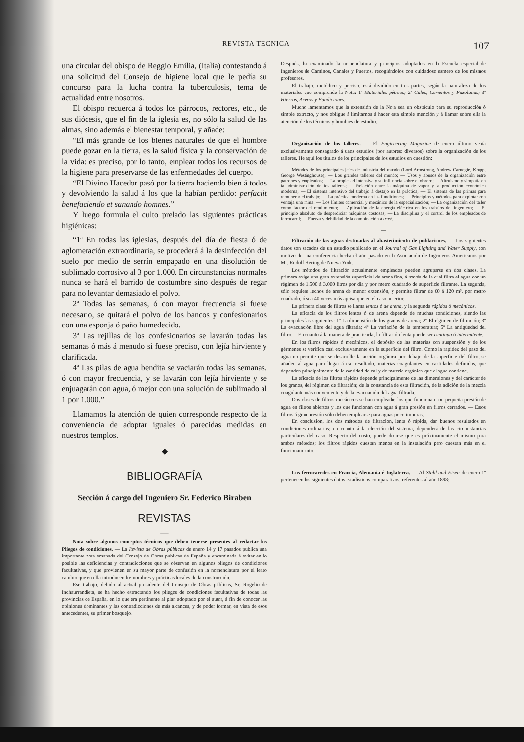REVISTA TECNICA 107
una circular del obispo de Reggio Emilia, (Italia) contestando á una solicitud del Consejo de higiene local que le pedía su concurso para la lucha contra la tuberculosis, tema de actualídad entre nosotros.
El obispo recuerda á todos los párrocos, rectores, etc., de sus diócesis, que el fin de la iglesia es, no sólo la salud de las almas, sino además el bienestar temporal, y añade:
“El más grande de los bienes naturales de que el hombre puede gozar en la tierra, es la salud física y la conservación de la vida: es preciso, por lo tanto, emplear todos los recursos de la higiene para preservarse de las enfermedades del cuerpo.
“El Divino Hacedor pasó por la tierra haciendo bien á todos y devolviendo la salud á los que la habían perdido: perfaciit benefaciendo et sanando homnes.”
Y luego formula el culto prelado las siguientes prácticas higiénicas:
“1ª En todas las iglesias, después del día de fiesta ó de aglomeración extraordinaria, se procederá á la desinfección del suelo por medio de serrín empapado en una disolución de sublimado corrosivo al 3 por 1.000. En circunstancias normales nunca se hará el barrido de costumbre sino después de regar para no levantar demasiado el polvo.
2ª Todas las semanas, ó con mayor frecuencia si fuese necesario, se quitará el polvo de los bancos y confesionarios con una esponja ó paño humedecido.
3ª Las rejillas de los confesionarios se lavarán todas las semanas ó más á menudo si fuese preciso, con lejía hirviente y clarificada.
4ª Las pilas de agua bendita se vaciarán todas las semanas, ó con mayor frecuencia, y se lavarán con lejía hirviente y se enjuagarán con agua, ó mejor con una solución de sublimado al 1 por 1.000.”
Llamamos la atención de quien corresponde respecto de la conveniencia de adoptar iguales ó parecidas medidas en nuestros templos.
◆
BIBLIOGRAFÍA
Sección á cargo del Ingeniero Sr. Federico Biraben
REVISTAS
—
Nota sobre algunos conceptos técnicos que deben tenerse presentes al redactar los Pliegos de condiciones. — La Revista de Obras públicas de enero 14 y 17 pasados publica una importante nota emanada del Consejo de Obras publicas de España y encaminada á evitar en lo posible las deficiencias y contradicciones que se observan en algunos pliegos de condiciones facultativas, y que provienen en su mayor parte de confusión en la nomenclatura por el lento cambio que en ella introducen los nombres y prácticas locales de la construcción.
Ese trabajo, debido al actual presidente del Consejo de Obras públicas, Sr. Rogelio de Inchaurrandieta, se ha hecho extractando los pliegos de condiciones facultativas de todas las provincias de España, en lo que era pertinente al plan adoptado por el autor, á fin de conocer las opiniones dominantes y las contradicciones de más alcances, y de poder formar, en vista de esos antecedentes, su primer bosquejo.
Después, ha examinado la nomenclatura y principios adoptados en la Escuela especial de Ingenieros de Caminos, Canales y Puertos, recogiéndolos con cuidadoso esmero de los mismos profesores.
El trabajo, metódico y preciso, está dividido en tres partes, según la naturaleza de los materiales que comprende la Nota: 1ª Materiales pétreos; 2ª Cales, Cementos y Puzolanas; 3ª Hierros, Aceros y Fundiciones.
Mucho lamentamos que la extensión de la Nota sea un obstáculo para su reproducción ó simple extracto, y nos obligue á limitarnos á hacer esta simple mención y á llamar sobre ella la atención de los técnicos y hombres de estudio.
—
Organización de los talleres. — El Engineering Magazine de enero último venía exclusivamente consagrado á unos estudios (por autores: diversos) sobre la organización de los talleres. He aquí los títulos de los principales de los estudios en cuestión:
Métodos de los principales jefes de industria del mundo (Lord Armstrong, Andrew Carnegie, Krupp, George Westinghouse); — Los grandes talleres del mundo; — Usos y abusos de la organización entre patrones y empleados; — La propiedad intensiva y su influencia sobre el obrero; — Altruismo y simpatía en la administración de los talleres; — Relación entre la máquina de vapor y la producción económica moderna; — El sistema intensivo del trabajo á destajo en la práctica; — El sistema de las primas para remunerar el trabajo; — La práctica moderna en las fundiciones; — Principios y métodos para explotar con ventaja una mina: — Los límites comercial y mecánico de la especialización; — La organización del taller como factor del rendimiento; — Aplicación de la energía eléctrica en los trabajos del ingeniero; — El principio absoluto de desperdiciar máquinas costosas; — La disciplina y el control de los empleados de ferrocarril; — Fuerza y debilidad de la combinación á trust.
—
Filtración de las aguas destinadas al abastecimiento de poblaciones. — Los siguientes datos son sacados de un estudio publicado en el Journal of Gas Lighting and Water Supply, con motivo de una conferencia hecha el año pasado en la Asociación de Ingenieros Americanos por Mr. Rudolf Hering de Nueva York.
Los métodos de filtración actualmente empleados pueden agruparse en dos clases. La primera exige una gran extensión superficial de arena fina, á través de la cual filtra el agua con un régimen de 1.500 á 3.000 litros por día y por metro cuadrado de superficie filtrante. La segunda, sólo requiere lechos de arena de menor extensión, y permite filtrar de 60 á 120 m³. por metro cuadrado, ó sea 40 veces más aprisa que en el caso anterior.
La primera clase de filtros se llama lentos ó de arena, y la segunda rápidos ó mecánicos.
La eficacia de los filtros lentos ó de arena depende de muchas condiciones, siendo las principales las siguientes: 1º La dimensión de los granos de arena; 2º El régimen de filtración; 3º La evacuación libre del agua filtrada; 4º La variación de la temperatura; 5º La antigüedad del filtro. = En cuanto á la manera de practicarla, la filtración lenta puede ser continua ó intermitente.
En los filtros rápidos ó mecánicos, el depósito de las materias con suspensión y de los gérmenes se verifica casi exclusivamente en la superficie del filtro. Como la rapidez del paso del agua no permite que se desarrolle la acción orgánica por debajo de la superficie del filtro, se añaden al agua para llegar á ese resultado, materias coagulantes en cantidades definidas, que dependen principalmente de la cantidad de cal y de materia orgánica que el agua contiene.
La eficacia de los filtros rápidos depende principalmente de las dimensiones y del carácter de los granos, del régimen de filtración; de la constancia de esta filtración, de la adición de la mezcla coagulante más conveniente y de la evacuación del agua filtrada.
Dos clases de filtros mecánicos se han empleado: los que funcionan con pequeña presión de agua en filtros abiertos y los que funcionan con agua á gran presión en filtros cerrados. — Estos filtros á gran presión sólo deben emplearse para aguas poco impuras.
En conclusion, los dos métodos de filtracion, lenta ó rápida, dan buenos resultados en condiciones ordinarias; en cuanto á la elección del sistema, dependerá de las circunstancias particulares del caso. Respecto del costo, puede decirse que es próximamente el mismo para ambos métodos; los filtros rápidos cuestan menos en la instalación pero cuestan más en el funcionamiento.
—
Los ferrocarriles en Francia, Alemania é Inglaterra. — Al Stahl und Eisen de enero 1º pertenecen los siguientes datos estadísticos comparativos, referentes al año 1898: